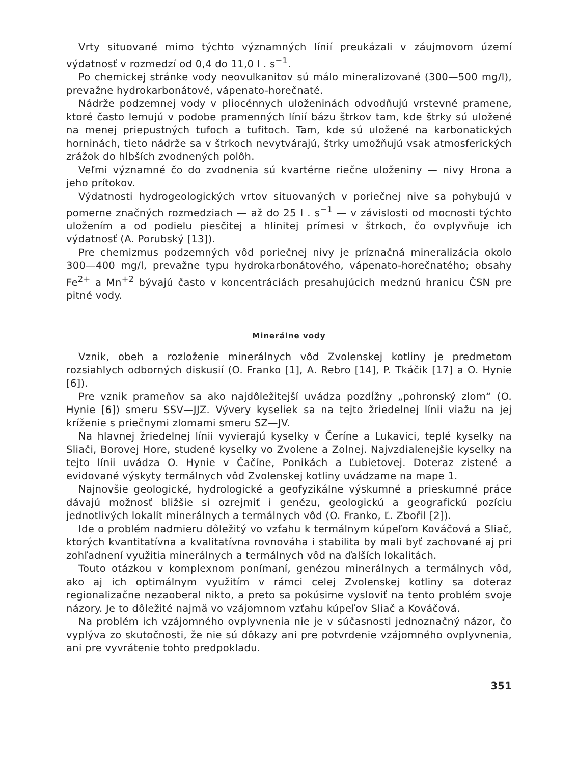Vrty situované mimo týchto významných línií preukázali v záujmovom území výdatnosť v rozmedzí od 0,4 do 11,0 l . s<sup>−1</sup>.
Po chemickej stránke vody neovulkanitov sú málo mineralizované (300—500 mg/l), prevažne hydrokarbonátové, vápenato-horečnaté.
Nádrže podzemnej vody v pliocénnych uloženinách odvodňujú vrstevné pramene, ktoré často lemujú v podobe pramenných línií bázu štrkov tam, kde štrky sú uložené na menej priepustných tufoch a tufitoch. Tam, kde sú uložené na karbonatických horninách, tieto nádrže sa v štrkoch nevytvárajú, štrky umožňujú vsak atmosferických zrážok do hlbších zvodnených polôh.
Veľmi významné čo do zvodnenia sú kvartérne riečne uloženiny — nivy Hrona a jeho prítokov.
Výdatnosti hydrogeologických vrtov situovaných v poriečnej nive sa pohybujú v pomerne značných rozmedziach — až do 25 l . s<sup>−1</sup> — v závislosti od mocnosti týchto uložením a od podielu piesčitej a hlinitej prímesi v štrkoch, čo ovplyvňuje ich výdatnosť (A. Porubský [13]).
Pre chemizmus podzemných vôd poriečnej nivy je príznačná mineralizácia okolo 300—400 mg/l, prevažne typu hydrokarbonátového, vápenato-horečnatého; obsahy Fe<sup>2+</sup> a Mn<sup>+2</sup> bývajú často v koncentráciách presahujúcich medznú hranicu ČSN pre pitné vody.
Minerálne vody
Vznik, obeh a rozloženie minerálnych vôd Zvolenskej kotliny je predmetom rozsiahlych odborných diskusií (O. Franko [1], A. Rebro [14], P. Tkáčik [17] a O. Hynie [6]).
Pre vznik prameňov sa ako najdôležitejší uvádza pozdĺžny „pohronský zlom“ (O. Hynie [6]) smeru SSV—JJZ. Vývery kyseliek sa na tejto žriedelnej línii viažu na jej kríženie s priečnymi zlomami smeru SZ—JV.
Na hlavnej žriedelnej línii vyvierajú kyselky v Čeríne a Lukavici, teplé kyselky na Sliači, Borovej Hore, studené kyselky vo Zvolene a Zolnej. Najvzdialenejšie kyselky na tejto línii uvádza O. Hynie v Čačíne, Ponikách a Ľubietovej. Doteraz zistené a evidované výskyty termálnych vôd Zvolenskej kotliny uvádzame na mape 1.
Najnovšie geologické, hydrologické a geofyzikálne výskumné a prieskumné práce dávajú možnosť bližšie si ozrejmiť i genézu, geologickú a geografickú pozíciu jednotlivých lokalít minerálnych a termálnych vôd (O. Franko, Ľ. Zbořil [2]).
Ide o problém nadmieru dôležitý vo vzťahu k termálnym kúpeľom Kováčová a Sliač, ktorých kvantitatívna a kvalitatívna rovnováha i stabilita by mali byť zachované aj pri zohľadnení využitia minerálnych a termálnych vôd na ďalších lokalitách.
Touto otázkou v komplexnom ponímaní, genézou minerálnych a termálnych vôd, ako aj ich optimálnym využitím v rámci celej Zvolenskej kotliny sa doteraz regionalizačne nezaoberal nikto, a preto sa pokúsime vysloviť na tento problém svoje názory. Je to dôležité najmä vo vzájomnom vzťahu kúpeľov Sliač a Kováčová.
Na problém ich vzájomného ovplyvnenia nie je v súčasnosti jednoznačný názor, čo vyplýva zo skutočnosti, že nie sú dôkazy ani pre potvrdenie vzájomného ovplyvnenia, ani pre vyvrátenie tohto predpokladu.
351